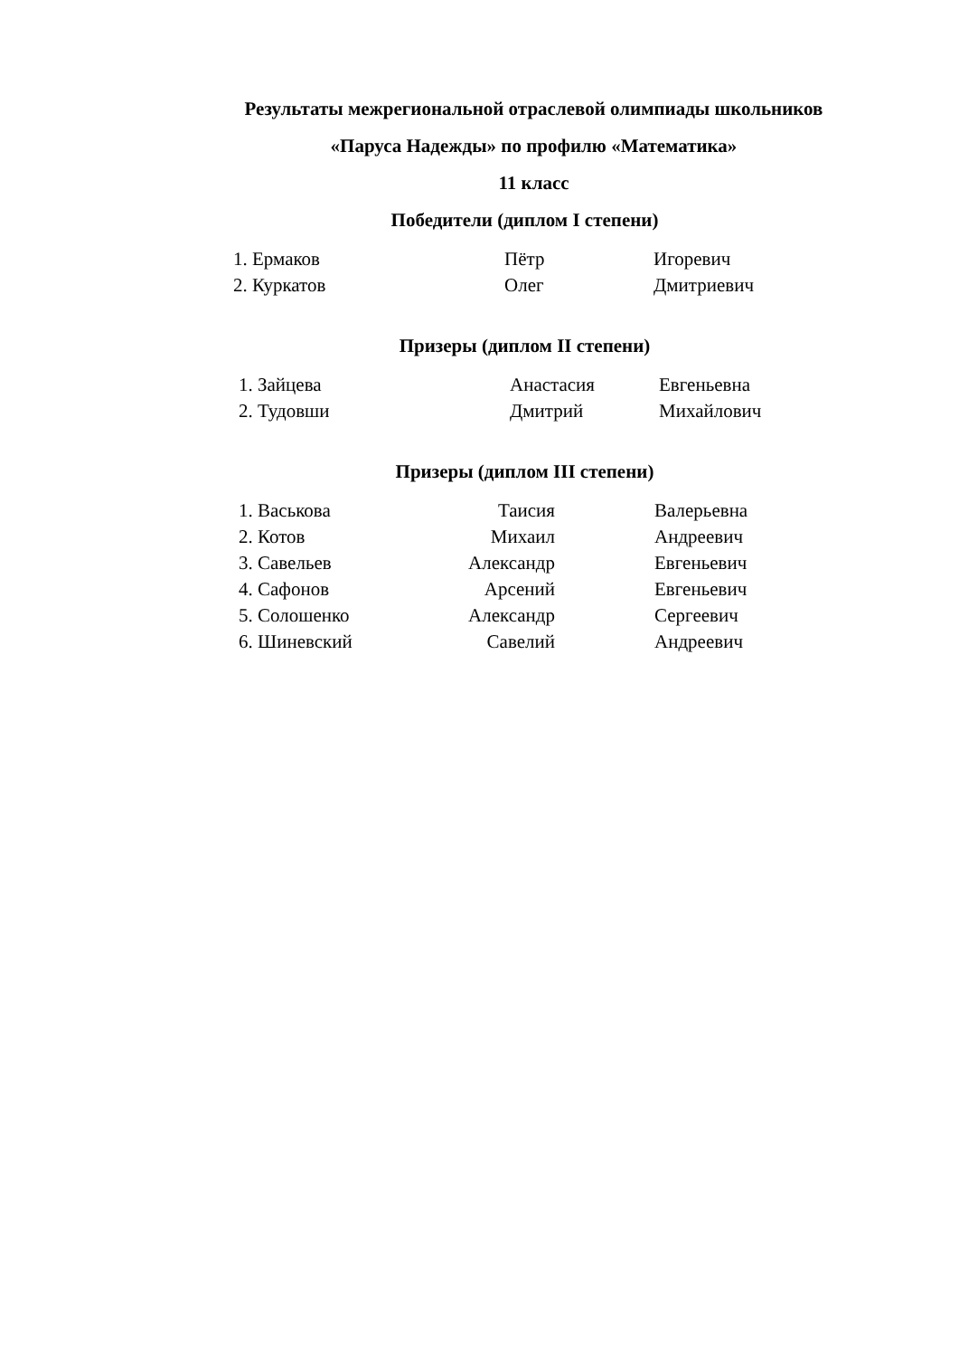Результаты межрегиональной отраслевой олимпиады школьников
«Паруса Надежды» по профилю «Математика»
11 класс
Победители (диплом I степени)
| 1. Ермаков | Пётр | Игоревич |
| 2. Куркатов | Олег | Дмитриевич |
Призеры (диплом II степени)
| 1. Зайцева | Анастасия | Евгеньевна |
| 2. Тудовши | Дмитрий | Михайлович |
Призеры (диплом III степени)
| 1. Васькова | Таисия | Валерьевна |
| 2. Котов | Михаил | Андреевич |
| 3. Савельев | Александр | Евгеньевич |
| 4. Сафонов | Арсений | Евгеньевич |
| 5. Солошенко | Александр | Сергеевич |
| 6. Шиневский | Савелий | Андреевич |